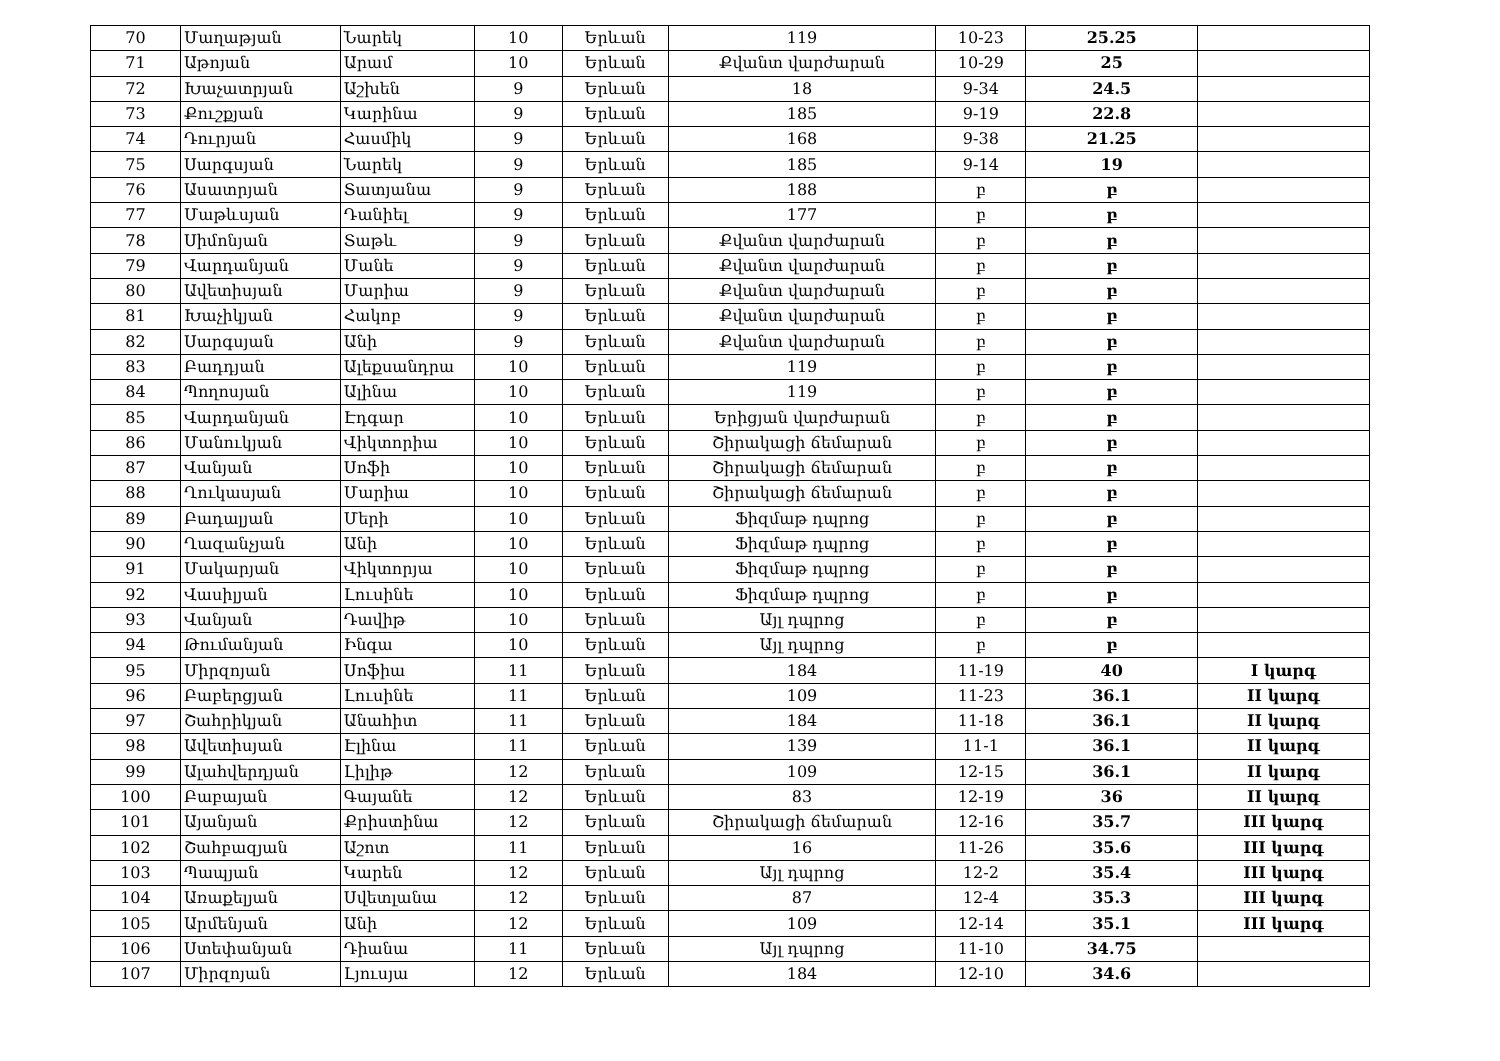| 70 | Մաղաթյան | Նարեկ | 10 | Երևան | 119 | 10-23 | 25.25 | |
| 71 | Աթոյան | Արամ | 10 | Երևան | Քվանտ վարժարան | 10-29 | 25 | |
| 72 | Խաչատրյան | Աշխեն | 9 | Երևան | 18 | 9-34 | 24.5 | |
| 73 | Քուշքյան | Կարինա | 9 | Երևան | 185 | 9-19 | 22.8 | |
| 74 | Դուրյան | Հասմիկ | 9 | Երևան | 168 | 9-38 | 21.25 | |
| 75 | Սարգսյան | Նարեկ | 9 | Երևան | 185 | 9-14 | 19 | |
| 76 | Ասատրյան | Տատյանա | 9 | Երևան | 188 | բ | բ | |
| 77 | Մաթևսյան | Դանիել | 9 | Երևան | 177 | բ | բ | |
| 78 | Սիմոնյան | Տաթև | 9 | Երևան | Քվանտ վարժարան | բ | բ | |
| 79 | Վարդանյան | Մանե | 9 | Երևան | Քվանտ վարժարան | բ | բ | |
| 80 | Ավետիսյան | Մարիա | 9 | Երևան | Քվանտ վարժարան | բ | բ | |
| 81 | Խաչիկյան | Հակոբ | 9 | Երևան | Քվանտ վարժարան | բ | բ | |
| 82 | Սարգսյան | Անի | 9 | Երևան | Քվանտ վարժարան | բ | բ | |
| 83 | Բադդյան | Ալեքսանդրա | 10 | Երևան | 119 | բ | բ | |
| 84 | Պողոսյան | Ալինա | 10 | Երևան | 119 | բ | բ | |
| 85 | Վարդանյան | Էդգար | 10 | Երևան | Երիցյան վարժարան | բ | բ | |
| 86 | Մանուկյան | Վիկտորիա | 10 | Երևան | Շիրակացի ճեմարան | բ | բ | |
| 87 | Վանյան | Սոֆի | 10 | Երևան | Շիրակացի ճեմարան | բ | բ | |
| 88 | Ղուկասյան | Մարիա | 10 | Երևան | Շիրակացի ճեմարան | բ | բ | |
| 89 | Բադալյան | Մերի | 10 | Երևան | Ֆիզմաթ դպրոց | բ | բ | |
| 90 | Ղազանչյան | Անի | 10 | Երևան | Ֆիզմաթ դպրոց | բ | բ | |
| 91 | Մակարյան | Վիկտորյա | 10 | Երևան | Ֆիզմաթ դպրոց | բ | բ | |
| 92 | Վասիլյան | Լուսինե | 10 | Երևան | Ֆիզմաթ դպրոց | բ | բ | |
| 93 | Վանյան | Դավիթ | 10 | Երևան | Այլ դպրոց | բ | բ | |
| 94 | Թումանյան | Ինգա | 10 | Երևան | Այլ դպրոց | բ | բ | |
| 95 | Միրզոյան | Սոֆիա | 11 | Երևան | 184 | 11-19 | 40 | I կարգ |
| 96 | Բաբերցյան | Լուսինե | 11 | Երևան | 109 | 11-23 | 36.1 | II կարգ |
| 97 | Շահրիկյան | Անահիտ | 11 | Երևան | 184 | 11-18 | 36.1 | II կարգ |
| 98 | Ավետիսյան | Էլինա | 11 | Երևան | 139 | 11-1 | 36.1 | II կարգ |
| 99 | Ալահվերդյան | Լիլիթ | 12 | Երևան | 109 | 12-15 | 36.1 | II կարգ |
| 100 | Բաբայան | Գայանե | 12 | Երևան | 83 | 12-19 | 36 | II կարգ |
| 101 | Այանյան | Քրիստինա | 12 | Երևան | Շիրակացի ճեմարան | 12-16 | 35.7 | III կարգ |
| 102 | Շահբազյան | Աշոտ | 11 | Երևան | 16 | 11-26 | 35.6 | III կարգ |
| 103 | Պապյան | Կարեն | 12 | Երևան | Այլ դպրոց | 12-2 | 35.4 | III կարգ |
| 104 | Առաքելյան | Սվետլանա | 12 | Երևան | 87 | 12-4 | 35.3 | III կարգ |
| 105 | Արմենյան | Անի | 12 | Երևան | 109 | 12-14 | 35.1 | III կարգ |
| 106 | Ստեփանյան | Դիանա | 11 | Երևան | Այլ դպրոց | 11-10 | 34.75 | |
| 107 | Միրզոյան | Լյուսյա | 12 | Երևան | 184 | 12-10 | 34.6 | |